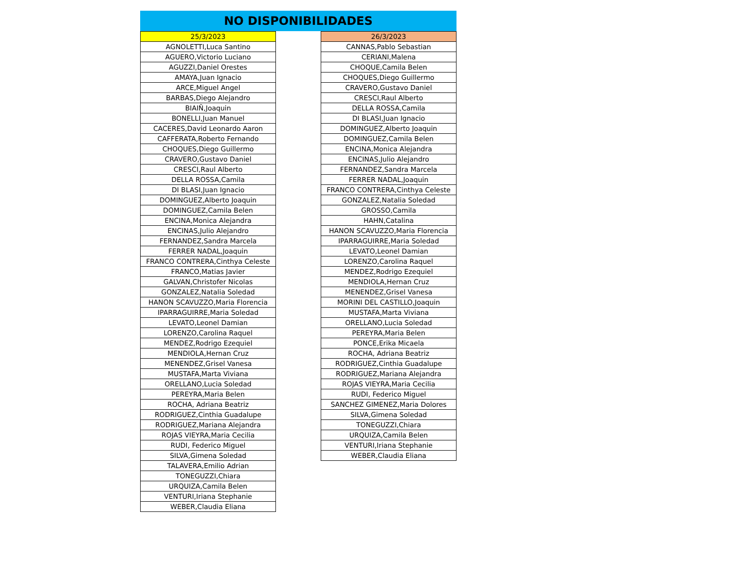NO DISPONIBILIDADES
| 25/3/2023 |
| --- |
| AGNOLETTI,Luca Santino |
| AGUERO,Victorio Luciano |
| AGUZZI,Daniel Orestes |
| AMAYA,Juan Ignacio |
| ARCE,Miguel Angel |
| BARBAS,Diego Alejandro |
| BIAIÑ,Joaquin |
| BONELLI,Juan Manuel |
| CACERES,David Leonardo Aaron |
| CAFFERATA,Roberto Fernando |
| CHOQUES,Diego Guillermo |
| CRAVERO,Gustavo Daniel |
| CRESCI,Raul Alberto |
| DELLA ROSSA,Camila |
| DI BLASI,Juan Ignacio |
| DOMINGUEZ,Alberto Joaquin |
| DOMINGUEZ,Camila Belen |
| ENCINA,Monica Alejandra |
| ENCINAS,Julio Alejandro |
| FERNANDEZ,Sandra Marcela |
| FERRER NADAL,Joaquin |
| FRANCO CONTRERA,Cinthya Celeste |
| FRANCO,Matias Javier |
| GALVAN,Christofer Nicolas |
| GONZALEZ,Natalia Soledad |
| HANON SCAVUZZO,Maria Florencia |
| IPARRAGUIRRE,Maria Soledad |
| LEVATO,Leonel Damian |
| LORENZO,Carolina Raquel |
| MENDEZ,Rodrigo Ezequiel |
| MENDIOLA,Hernan Cruz |
| MENENDEZ,Grisel Vanesa |
| MUSTAFA,Marta Viviana |
| ORELLANO,Lucia Soledad |
| PEREYRA,Maria Belen |
| ROCHA, Adriana Beatriz |
| RODRIGUEZ,Cinthia Guadalupe |
| RODRIGUEZ,Mariana Alejandra |
| ROJAS VIEYRA,Maria Cecilia |
| RUDI, Federico Miguel |
| SILVA,Gimena Soledad |
| TALAVERA,Emilio Adrian |
| TONEGUZZI,Chiara |
| URQUIZA,Camila Belen |
| VENTURI,Iriana Stephanie |
| WEBER,Claudia Eliana |
| 26/3/2023 |
| --- |
| CANNAS,Pablo Sebastian |
| CERIANI,Malena |
| CHOQUE,Camila Belen |
| CHOQUES,Diego Guillermo |
| CRAVERO,Gustavo Daniel |
| CRESCI,Raul Alberto |
| DELLA ROSSA,Camila |
| DI BLASI,Juan Ignacio |
| DOMINGUEZ,Alberto Joaquin |
| DOMINGUEZ,Camila Belen |
| ENCINA,Monica Alejandra |
| ENCINAS,Julio Alejandro |
| FERNANDEZ,Sandra Marcela |
| FERRER NADAL,Joaquin |
| FRANCO CONTRERA,Cinthya Celeste |
| GONZALEZ,Natalia Soledad |
| GROSSO,Camila |
| HAHN,Catalina |
| HANON SCAVUZZO,Maria Florencia |
| IPARRAGUIRRE,Maria Soledad |
| LEVATO,Leonel Damian |
| LORENZO,Carolina Raquel |
| MENDEZ,Rodrigo Ezequiel |
| MENDIOLA,Hernan Cruz |
| MENENDEZ,Grisel Vanesa |
| MORINI DEL CASTILLO,Joaquin |
| MUSTAFA,Marta Viviana |
| ORELLANO,Lucia Soledad |
| PEREYRA,Maria Belen |
| PONCE,Erika Micaela |
| ROCHA, Adriana Beatriz |
| RODRIGUEZ,Cinthia Guadalupe |
| RODRIGUEZ,Mariana Alejandra |
| ROJAS VIEYRA,Maria Cecilia |
| RUDI, Federico Miguel |
| SANCHEZ GIMENEZ,Maria Dolores |
| SILVA,Gimena Soledad |
| TONEGUZZI,Chiara |
| URQUIZA,Camila Belen |
| VENTURI,Iriana Stephanie |
| WEBER,Claudia Eliana |